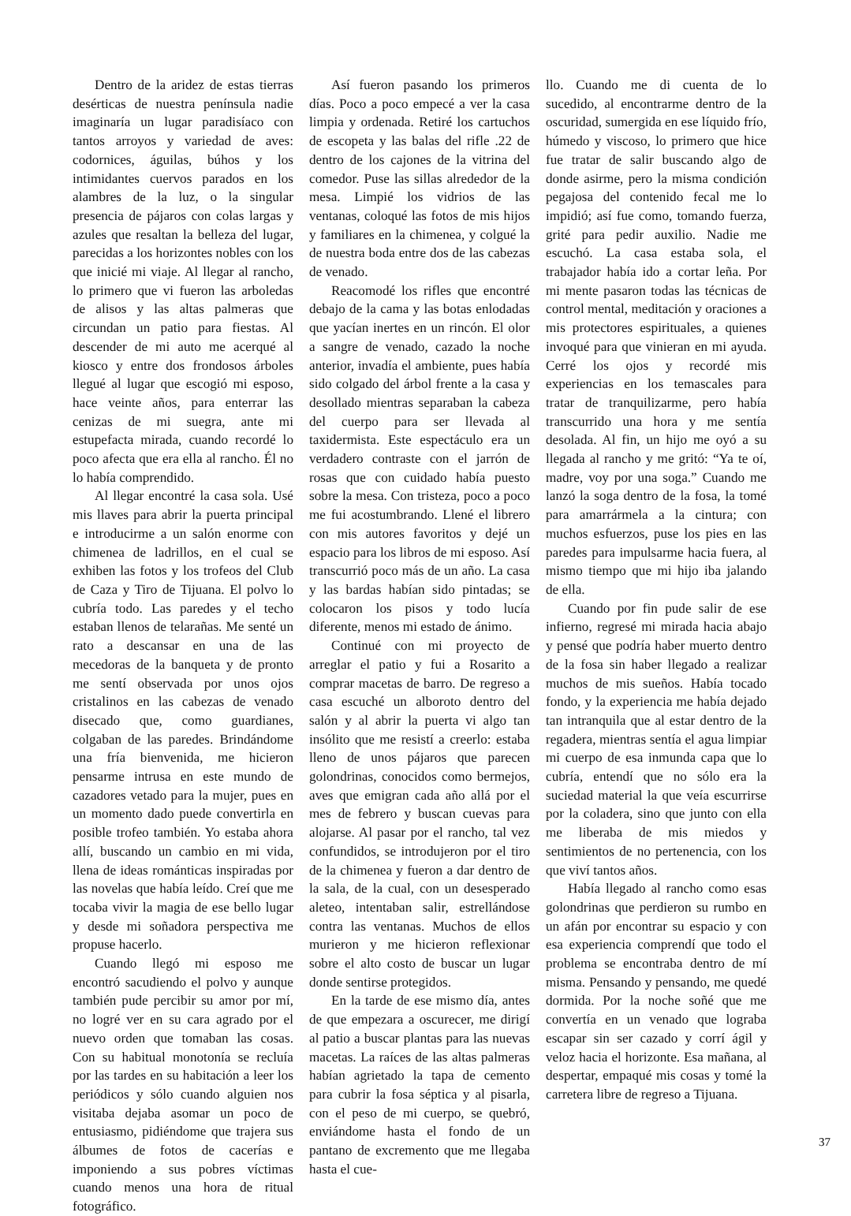Dentro de la aridez de estas tierras desérticas de nuestra península nadie imaginaría un lugar paradisíaco con tantos arroyos y variedad de aves: codornices, águilas, búhos y los intimidantes cuervos parados en los alambres de la luz, o la singular presencia de pájaros con colas largas y azules que resaltan la belleza del lugar, parecidas a los horizontes nobles con los que inicié mi viaje. Al llegar al rancho, lo primero que vi fueron las arboledas de alisos y las altas palmeras que circundan un patio para fiestas. Al descender de mi auto me acerqué al kiosco y entre dos frondosos árboles llegué al lugar que escogió mi esposo, hace veinte años, para enterrar las cenizas de mi suegra, ante mi estupefacta mirada, cuando recordé lo poco afecta que era ella al rancho. Él no lo había comprendido.
Al llegar encontré la casa sola. Usé mis llaves para abrir la puerta principal e introducirme a un salón enorme con chimenea de ladrillos, en el cual se exhiben las fotos y los trofeos del Club de Caza y Tiro de Tijuana. El polvo lo cubría todo. Las paredes y el techo estaban llenos de telarañas. Me senté un rato a descansar en una de las mecedoras de la banqueta y de pronto me sentí observada por unos ojos cristalinos en las cabezas de venado disecado que, como guardianes, colgaban de las paredes. Brindándome una fría bienvenida, me hicieron pensarme intrusa en este mundo de cazadores vetado para la mujer, pues en un momento dado puede convertirla en posible trofeo también. Yo estaba ahora allí, buscando un cambio en mi vida, llena de ideas románticas inspiradas por las novelas que había leído. Creí que me tocaba vivir la magia de ese bello lugar y desde mi soñadora perspectiva me propuse hacerlo.
Cuando llegó mi esposo me encontró sacudiendo el polvo y aunque también pude percibir su amor por mí, no logré ver en su cara agrado por el nuevo orden que tomaban las cosas. Con su habitual monotonía se recluía por las tardes en su habitación a leer los periódicos y sólo cuando alguien nos visitaba dejaba asomar un poco de entusiasmo, pidiéndome que trajera sus álbumes de fotos de cacerías e imponiendo a sus pobres víctimas cuando menos una hora de ritual fotográfico.
Así fueron pasando los primeros días. Poco a poco empecé a ver la casa limpia y ordenada. Retiré los cartuchos de escopeta y las balas del rifle .22 de dentro de los cajones de la vitrina del comedor. Puse las sillas alrededor de la mesa. Limpié los vidrios de las ventanas, coloqué las fotos de mis hijos y familiares en la chimenea, y colgué la de nuestra boda entre dos de las cabezas de venado.
Reacomodé los rifles que encontré debajo de la cama y las botas enlodadas que yacían inertes en un rincón. El olor a sangre de venado, cazado la noche anterior, invadía el ambiente, pues había sido colgado del árbol frente a la casa y desollado mientras separaban la cabeza del cuerpo para ser llevada al taxidermista. Este espectáculo era un verdadero contraste con el jarrón de rosas que con cuidado había puesto sobre la mesa. Con tristeza, poco a poco me fui acostumbrando. Llené el librero con mis autores favoritos y dejé un espacio para los libros de mi esposo. Así transcurrió poco más de un año. La casa y las bardas habían sido pintadas; se colocaron los pisos y todo lucía diferente, menos mi estado de ánimo.
Continué con mi proyecto de arreglar el patio y fui a Rosarito a comprar macetas de barro. De regreso a casa escuché un alboroto dentro del salón y al abrir la puerta vi algo tan insólito que me resistí a creerlo: estaba lleno de unos pájaros que parecen golondrinas, conocidos como bermejos, aves que emigran cada año allá por el mes de febrero y buscan cuevas para alojarse. Al pasar por el rancho, tal vez confundidos, se introdujeron por el tiro de la chimenea y fueron a dar dentro de la sala, de la cual, con un desesperado aleteo, intentaban salir, estrellándose contra las ventanas. Muchos de ellos murieron y me hicieron reflexionar sobre el alto costo de buscar un lugar donde sentirse protegidos.
En la tarde de ese mismo día, antes de que empezara a oscurecer, me dirigí al patio a buscar plantas para las nuevas macetas. La raíces de las altas palmeras habían agrietado la tapa de cemento para cubrir la fosa séptica y al pisarla, con el peso de mi cuerpo, se quebró, enviándome hasta el fondo de un pantano de excremento que me llegaba hasta el cue-
llo. Cuando me di cuenta de lo sucedido, al encontrarme dentro de la oscuridad, sumergida en ese líquido frío, húmedo y viscoso, lo primero que hice fue tratar de salir buscando algo de donde asirme, pero la misma condición pegajosa del contenido fecal me lo impidió; así fue como, tomando fuerza, grité para pedir auxilio. Nadie me escuchó. La casa estaba sola, el trabajador había ido a cortar leña. Por mi mente pasaron todas las técnicas de control mental, meditación y oraciones a mis protectores espirituales, a quienes invoqué para que vinieran en mi ayuda. Cerré los ojos y recordé mis experiencias en los temascales para tratar de tranquilizarme, pero había transcurrido una hora y me sentía desolada. Al fin, un hijo me oyó a su llegada al rancho y me gritó: “Ya te oí, madre, voy por una soga.” Cuando me lanzó la soga dentro de la fosa, la tomé para amarrármela a la cintura; con muchos esfuerzos, puse los pies en las paredes para impulsarme hacia fuera, al mismo tiempo que mi hijo iba jalando de ella.
Cuando por fin pude salir de ese infierno, regresé mi mirada hacia abajo y pensé que podría haber muerto dentro de la fosa sin haber llegado a realizar muchos de mis sueños. Había tocado fondo, y la experiencia me había dejado tan intranquila que al estar dentro de la regadera, mientras sentía el agua limpiar mi cuerpo de esa inmunda capa que lo cubría, entendí que no sólo era la suciedad material la que veía escurrirse por la coladera, sino que junto con ella me liberaba de mis miedos y sentimientos de no pertenencia, con los que viví tantos años.
Había llegado al rancho como esas golondrinas que perdieron su rumbo en un afán por encontrar su espacio y con esa experiencia comprendí que todo el problema se encontraba dentro de mí misma. Pensando y pensando, me quedé dormida. Por la noche soñé que me convertía en un venado que lograba escapar sin ser cazado y corrí ágil y veloz hacia el horizonte. Esa mañana, al despertar, empaqué mis cosas y tomé la carretera libre de regreso a Tijuana.
37